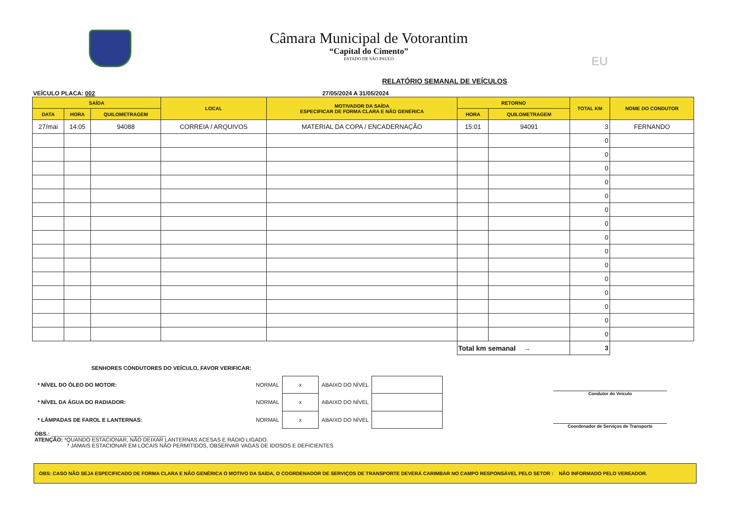Câmara Municipal de Votorantim
“Capital do Cimento”
ESTADO DE SÃO PAULO
EU
RELATÓRIO SEMANAL DE VEÍCULOS
VEÍCULO PLACA: 002 27/05/2024 A 31/05/2024
| SAÍDA | | | LOCAL | MOTIVADOR DA SAÍDA ESPECIFICAR DE FORMA CLARA E NÃO GENÉRICA | RETORNO | | TOTAL KM | NOME DO CONDUTOR |
| --- | --- | --- | --- | --- | --- | --- | --- | --- |
| DATA | HORA | QUILOMETRAGEM | | | HORA | QUILOMETRAGEM | | |
| 27/mai | 14:05 | 94088 | CORREIA / ARQUIVOS | MATERIAL DA COPA / ENCADERNAÇÃO | 15:01 | 94091 | 3 | FERNANDO |
| | | | | | | | 0 | |
| | | | | | | | 0 | |
| | | | | | | | 0 | |
| | | | | | | | 0 | |
| | | | | | | | 0 | |
| | | | | | | | 0 | |
| | | | | | | | 0 | |
| | | | | | | | 0 | |
| | | | | | | | 0 | |
| | | | | | | | 0 | |
| | | | | | | | 0 | |
| | | | | | | | 0 | |
| | | | | | | | 0 | |
| | | | | | | | 0 | |
| | | | | | | | 0 | |
| | | | | | Total km semanal → | | 3 | |
SENHORES CONDUTORES DO VEÍCULO, FAVOR VERIFICAR:
| * NÍVEL DO ÓLEO DO MOTOR: | NORMAL | x | ABAIXO DO NÍVEL | |
| * NÍVEL DA ÁGUA DO RADIADOR: | NORMAL | x | ABAIXO DO NÍVEL | |
| * LÂMPADAS DE FAROL E LANTERNAS: | NORMAL | x | ABAIXO DO NÍVEL | |
Condutor do Veículo
Coordenador de Serviços de Transporte
OBS.: ______________________________________
ATENÇÃO: *QUANDO ESTACIONAR, NÃO DEIXAR LANTERNAS ACESAS E RÁDIO LIGADO.
* JAMAIS ESTACIONAR EM LOCAIS NÃO PERMITIDOS, OBSERVAR VAGAS DE IDOSOS E DEFICIENTES
OBS: CASO NÃO SEJA ESPECIFICADO DE FORMA CLARA E NÃO GENÉRICA O MOTIVO DA SAÍDA, O COORDENADOR DE SERVIÇOS DE TRANSPORTE DEVERÁ CARIMBAR NO CAMPO RESPONSÁVEL PELO SETOR : NÃO INFORMADO PELO VEREADOR.